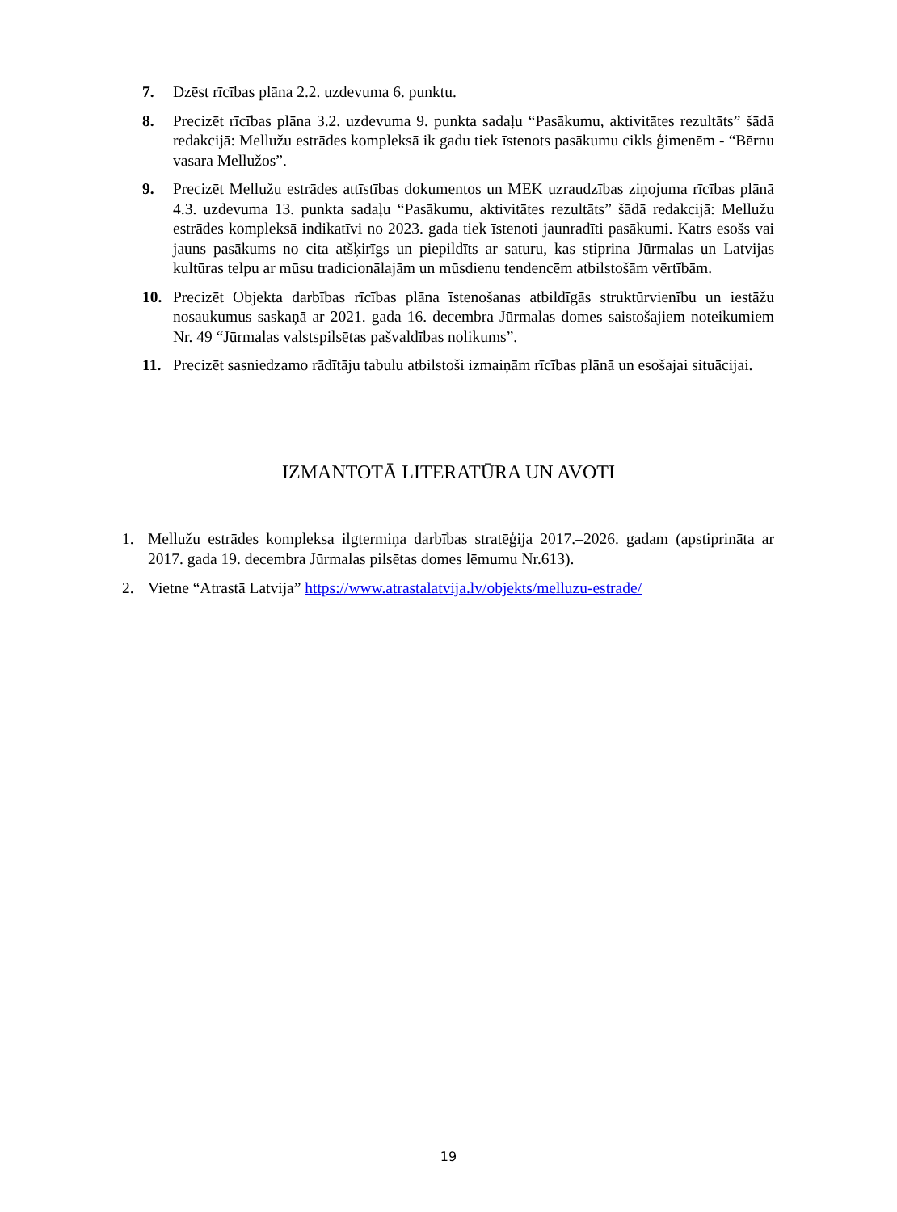7. Dzēst rīcības plāna 2.2. uzdevuma 6. punktu.
8. Precizēt rīcības plāna 3.2. uzdevuma 9. punkta sadaļu “Pasākumu, aktivitātes rezultāts” šādā redakcijā: Mellužu estrādes kompleksā ik gadu tiek īstenots pasākumu cikls ģimenēm - “Bērnu vasara Mellužos”.
9. Precizēt Mellužu estrādes attīstības dokumentos un MEK uzraudzības ziņojuma rīcības plānā 4.3. uzdevuma 13. punkta sadaļu “Pasākumu, aktivitātes rezultāts” šādā redakcijā: Mellužu estrādes kompleksā indikatīvi no 2023. gada tiek īstenoti jaunradīti pasākumi. Katrs esošs vai jauns pasākums no cita atšķirīgs un piepildīts ar saturu, kas stiprina Jūrmalas un Latvijas kultūras telpu ar mūsu tradicionālajām un mūsdienu tendencēm atbilstošām vērtībām.
10. Precizēt Objekta darbības rīcības plāna īstenošanas atbildīgās struktūrvienību un iestāžu nosaukumus saskaņā ar 2021. gada 16. decembra Jūrmalas domes saistošajiem noteikumiem Nr. 49 “Jūrmalas valstspilsētas pašvaldības nolikums”.
11. Precizēt sasniedzamo rādītāju tabulu atbilstoši izmaiņām rīcības plānā un esošajai situācijai.
IZMANTOTĀ LITERATŪRA UN AVOTI
1. Mellužu estrādes kompleksa ilgtermiņa darbības stratēģija 2017.–2026. gadam (apstiprināta ar 2017. gada 19. decembra Jūrmalas pilsētas domes lēmumu Nr.613).
2. Vietne “Atrastā Latvija” https://www.atrastalatvija.lv/objekts/melluzu-estrade/
19